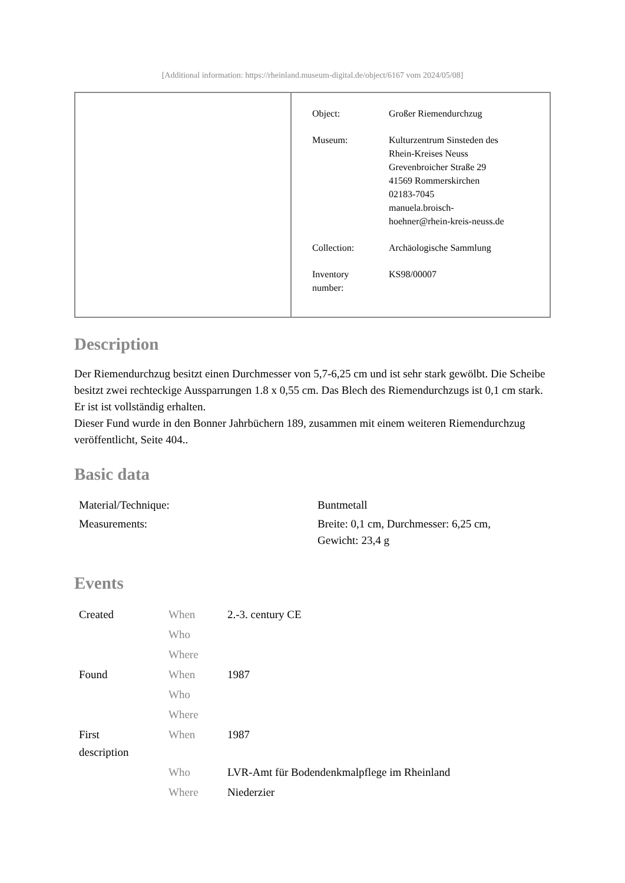[Additional information: https://rheinland.museum-digital.de/object/6167 vom 2024/05/08]
| | / Object: / Großer Riemendurchzug / / Museum: / Kulturzentrum Sinsteden des Rhein-Kreises Neuss Grevenbroicher Straße 29 41569 Rommerskirchen 02183-7045 manuela.broisch- hoehner@rhein-kreis-neuss.de / / Collection: / Archäologische Sammlung / / Inventory number: / KS98/00007 / |
Description
Der Riemendurchzug besitzt einen Durchmesser von 5,7-6,25 cm und ist sehr stark gewölbt. Die Scheibe besitzt zwei rechteckige Aussparrungen 1.8 x 0,55 cm. Das Blech des Riemendurchzugs ist 0,1 cm stark. Er ist ist vollständig erhalten.
Dieser Fund wurde in den Bonner Jahrbüchern 189, zusammen mit einem weiteren Riemendurchzug veröffentlicht, Seite 404..
Basic data
| Material/Technique: | Buntmetall |
| Measurements: | Breite: 0,1 cm, Durchmesser: 6,25 cm, Gewicht: 23,4 g |
Events
| Created | When | 2.-3. century CE |
| | Who | |
| | Where | |
| Found | When | 1987 |
| | Who | |
| | Where | |
| First description | When | 1987 |
| | Who | LVR-Amt für Bodendenkmalpflege im Rheinland |
| | Where | Niederzier |